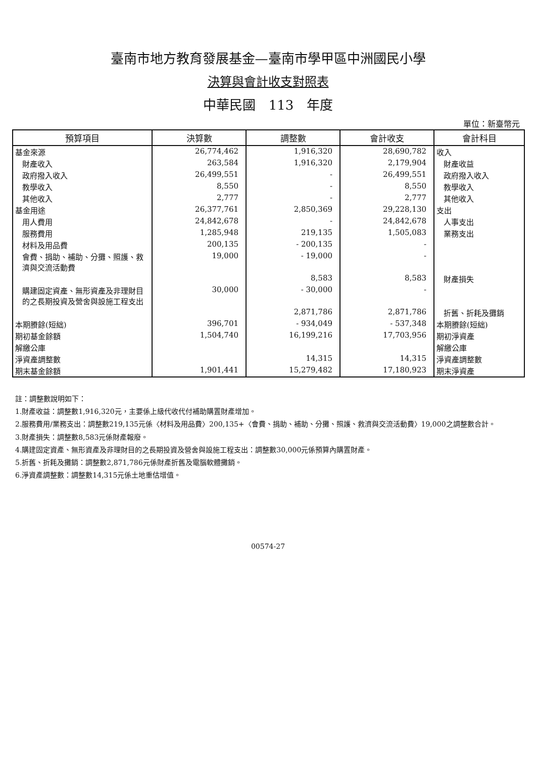臺南市地方教育發展基金—臺南市學甲區中洲國民小學
決算與會計收支對照表
中華民國　113　年度
單位：新臺幣元
| 預算項目 | 決算數 | 調整數 | 會計收支 | 會計科目 |
| --- | --- | --- | --- | --- |
| 基金來源 | 26,774,462 | 1,916,320 | 28,690,782 | 收入 |
| 財產收入 | 263,584 | 1,916,320 | 2,179,904 | 財產收益 |
| 政府撥入收入 | 26,499,551 | - | 26,499,551 | 政府撥入收入 |
| 教學收入 | 8,550 | - | 8,550 | 教學收入 |
| 其他收入 | 2,777 | - | 2,777 | 其他收入 |
| 基金用途 | 26,377,761 | 2,850,369 | 29,228,130 | 支出 |
| 用人費用 | 24,842,678 | - | 24,842,678 | 人事支出 |
| 服務費用 | 1,285,948 | 219,135 | 1,505,083 | 業務支出 |
| 材料及用品費 | 200,135 | - 200,135 | - | |
| 會費、捐助、補助、分攤、照護、救濟與交流活動費 | 19,000 | - 19,000 | - | |
| | | 8,583 | 8,583 | 財產損失 |
| 購建固定資產、無形資產及非理財目的之長期投資及營舍與設施工程支出 | 30,000 | - 30,000 | - | |
| | | 2,871,786 | 2,871,786 | 折舊、折耗及攤銷 |
| 本期賸餘(短絀) | 396,701 | - 934,049 | - 537,348 | 本期賸餘(短絀) |
| 期初基金餘額 | 1,504,740 | 16,199,216 | 17,703,956 | 期初淨資產 |
| 解繳公庫 | | | | 解繳公庫 |
| 淨資產調整數 | | 14,315 | 14,315 | 淨資產調整數 |
| 期末基金餘額 | 1,901,441 | 15,279,482 | 17,180,923 | 期末淨資產 |
註：調整數說明如下：
1.財產收益：調整數1,916,320元，主要係上級代收代付補助購置財產增加。
2.服務費用/業務支出：調整數219,135元係〈材料及用品費〉200,135+〈會費、捐助、補助、分攤、照護、救濟與交流活動費〉19,000之調整數合計。
3.財產損失：調整數8,583元係財產報廢。
4.購建固定資產、無形資產及非理財目的之長期投資及營舍與設施工程支出：調整數30,000元係預算內購置財產。
5.折舊、折耗及攤銷：調整數2,871,786元係財產折舊及電腦軟體攤銷。
6.淨資產調整數：調整數14,315元係土地重估增值。
00574-27